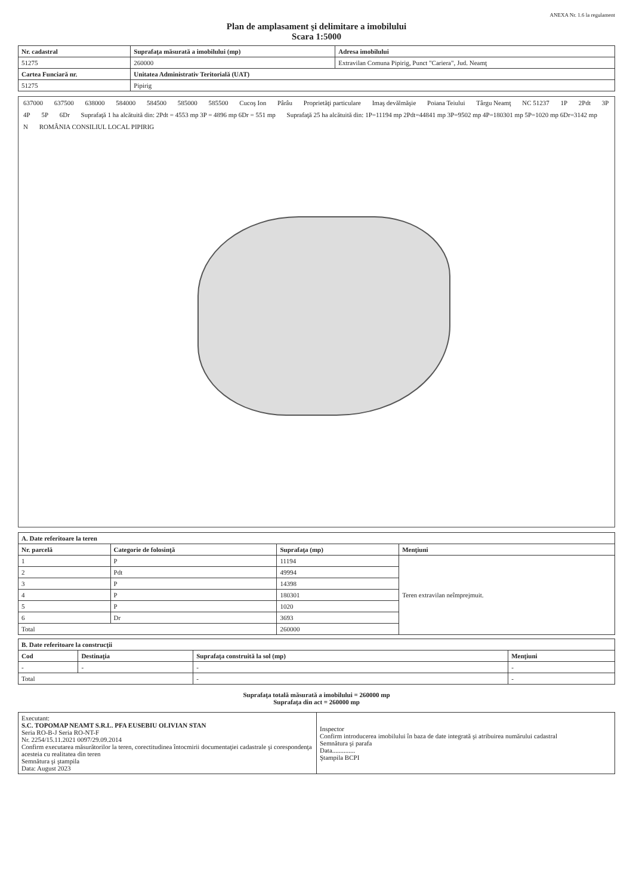ANEXA Nr. 1.6 la regulament
Plan de amplasament şi delimitare a imobilului
Scara 1:5000
| Nr. cadastral | Suprafaţa măsurată a imobilului (mp) | Adresa imobilului |
| --- | --- | --- |
| 51275 | 260000 | Extravilan Comuna Pipirig, Punct "Cariera", Jud. Neamţ |
| Cartea Funciară nr. | Unitatea Administrativ Teritorială (UAT) | |
| 51275 | Pipirig | |
637000 637500 638000 584000 584500 585000 585500 Cucoş Ion Pârâu Proprietăţi particulare Imaş devălmăşie Poiana Teiului Târgu Neamţ NC 51237 1P 2Pdt 3P 4P 5P 6Dr
Suprafaţă 1 ha alcătuită din: 2Pdt = 4553 mp 3P = 4896 mp 6Dr = 551 mp
Suprafaţă 25 ha alcătuită din: 1P=11194 mp 2Pdt=44841 mp 3P=9502 mp 4P=180301 mp 5P=1020 mp 6Dr=3142 mp
N
ROMÂNIA CONSILIUL LOCAL PIPIRIG
| A. Date referitoare la teren | | | |
| --- | --- | --- | --- |
| Nr. parcelă | Categorie de folosinţă | Suprafaţa (mp) | Menţiuni |
| 1 | P | 11194 | Teren extravilan neîmprejmuit. |
| 2 | Pdt | 49994 | |
| 3 | P | 14398 | |
| 4 | P | 180301 | |
| 5 | P | 1020 | |
| 6 | Dr | 3693 | |
| Total | | 260000 | |
| B. Date referitoare la construcţii | | | |
| --- | --- | --- | --- |
| Cod | Destinaţia | Suprafaţa construită la sol (mp) | Menţiuni |
| - | - | - | - |
| Total | | - | - |
Suprafaţa totală măsurată a imobilului = 260000 mp
Suprafaţa din act = 260000 mp
| Executant: S.C. TOPOMAP NEAMT S.R.L. PFA EUSEBIU OLIVIAN STAN Seria RO-B-J Seria RO-NT-F Nr. 2254/15.11.2021 0097/29.09.2014 Confirm executarea măsurătorilor la teren, corectitudinea întocmirii documentaţiei cadastrale şi corespondenţa acesteia cu realitatea din teren Semnătura şi ştampila Data: August 2023 | Inspector Confirm introducerea imobilului în baza de date integrată şi atribuirea numărului cadastral Semnătura şi parafa Data.............. Ştampila BCPI |